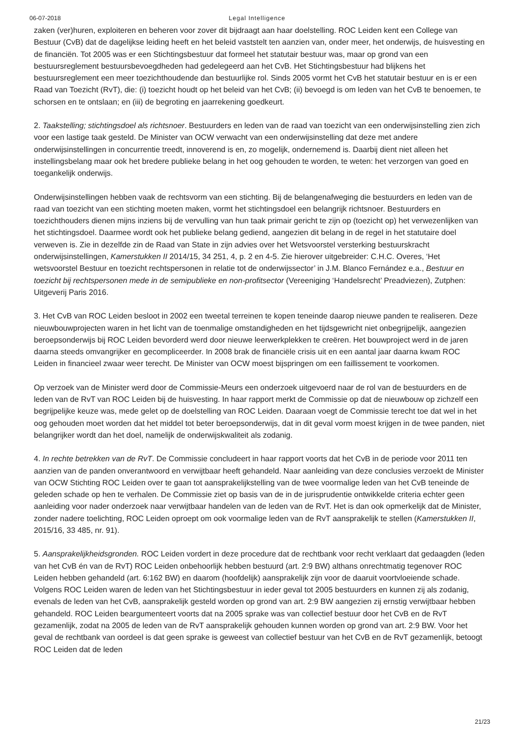06-07-2018 Legal Intelligence
zaken (ver)huren, exploiteren en beheren voor zover dit bijdraagt aan haar doelstelling. ROC Leiden kent een College van Bestuur (CvB) dat de dagelijkse leiding heeft en het beleid vaststelt ten aanzien van, onder meer, het onderwijs, de huisvesting en de financiën. Tot 2005 was er een Stichtingsbestuur dat formeel het statutair bestuur was, maar op grond van een bestuursreglement bestuursbevoegdheden had gedelegeerd aan het CvB. Het Stichtingsbestuur had blijkens het bestuursreglement een meer toezichthoudende dan bestuurlijke rol. Sinds 2005 vormt het CvB het statutair bestuur en is er een Raad van Toezicht (RvT), die: (i) toezicht houdt op het beleid van het CvB; (ii) bevoegd is om leden van het CvB te benoemen, te schorsen en te ontslaan; en (iii) de begroting en jaarrekening goedkeurt.
2. Taakstelling; stichtingsdoel als richtsnoer. Bestuurders en leden van de raad van toezicht van een onderwijsinstelling zien zich voor een lastige taak gesteld. De Minister van OCW verwacht van een onderwijsinstelling dat deze met andere onderwijsinstellingen in concurrentie treedt, innoverend is en, zo mogelijk, ondernemend is. Daarbij dient niet alleen het instellingsbelang maar ook het bredere publieke belang in het oog gehouden te worden, te weten: het verzorgen van goed en toegankelijk onderwijs.
Onderwijsinstellingen hebben vaak de rechtsvorm van een stichting. Bij de belangenafweging die bestuurders en leden van de raad van toezicht van een stichting moeten maken, vormt het stichtingsdoel een belangrijk richtsnoer. Bestuurders en toezichthouders dienen mijns inziens bij de vervulling van hun taak primair gericht te zijn op (toezicht op) het verwezenlijken van het stichtingsdoel. Daarmee wordt ook het publieke belang gediend, aangezien dit belang in de regel in het statutaire doel verweven is. Zie in dezelfde zin de Raad van State in zijn advies over het Wetsvoorstel versterking bestuurskracht onderwijsinstellingen, Kamerstukken II 2014/15, 34 251, 4, p. 2 en 4-5. Zie hierover uitgebreider: C.H.C. Overes, ‘Het wetsvoorstel Bestuur en toezicht rechtspersonen in relatie tot de onderwijssector’ in J.M. Blanco Fernández e.a., Bestuur en toezicht bij rechtspersonen mede in de semipublieke en non-profitsector (Vereeniging ‘Handelsrecht’ Preadviezen), Zutphen: Uitgeverij Paris 2016.
3. Het CvB van ROC Leiden besloot in 2002 een tweetal terreinen te kopen teneinde daarop nieuwe panden te realiseren. Deze nieuwbouwprojecten waren in het licht van de toenmalige omstandigheden en het tijdsgewricht niet onbegrijpelijk, aangezien beroepsonderwijs bij ROC Leiden bevorderd werd door nieuwe leerwerkplekken te creëren. Het bouwproject werd in de jaren daarna steeds omvangrijker en gecompliceerder. In 2008 brak de financiële crisis uit en een aantal jaar daarna kwam ROC Leiden in financieel zwaar weer terecht. De Minister van OCW moest bijspringen om een faillissement te voorkomen.
Op verzoek van de Minister werd door de Commissie-Meurs een onderzoek uitgevoerd naar de rol van de bestuurders en de leden van de RvT van ROC Leiden bij de huisvesting. In haar rapport merkt de Commissie op dat de nieuwbouw op zichzelf een begrijpelijke keuze was, mede gelet op de doelstelling van ROC Leiden. Daaraan voegt de Commissie terecht toe dat wel in het oog gehouden moet worden dat het middel tot beter beroepsonderwijs, dat in dit geval vorm moest krijgen in de twee panden, niet belangrijker wordt dan het doel, namelijk de onderwijskwaliteit als zodanig.
4. In rechte betrekken van de RvT. De Commissie concludeert in haar rapport voorts dat het CvB in de periode voor 2011 ten aanzien van de panden onverantwoord en verwijtbaar heeft gehandeld. Naar aanleiding van deze conclusies verzoekt de Minister van OCW Stichting ROC Leiden over te gaan tot aansprakelijkstelling van de twee voormalige leden van het CvB teneinde de geleden schade op hen te verhalen. De Commissie ziet op basis van de in de jurisprudentie ontwikkelde criteria echter geen aanleiding voor nader onderzoek naar verwijtbaar handelen van de leden van de RvT. Het is dan ook opmerkelijk dat de Minister, zonder nadere toelichting, ROC Leiden oproept om ook voormalige leden van de RvT aansprakelijk te stellen (Kamerstukken II, 2015/16, 33 485, nr. 91).
5. Aansprakelijkheidsgronden. ROC Leiden vordert in deze procedure dat de rechtbank voor recht verklaart dat gedaagden (leden van het CvB én van de RvT) ROC Leiden onbehoorlijk hebben bestuurd (art. 2:9 BW) althans onrechtmatig tegenover ROC Leiden hebben gehandeld (art. 6:162 BW) en daarom (hoofdelijk) aansprakelijk zijn voor de daaruit voortvloeiende schade. Volgens ROC Leiden waren de leden van het Stichtingsbestuur in ieder geval tot 2005 bestuurders en kunnen zij als zodanig, evenals de leden van het CvB, aansprakelijk gesteld worden op grond van art. 2:9 BW aangezien zij ernstig verwijtbaar hebben gehandeld. ROC Leiden beargumenteert voorts dat na 2005 sprake was van collectief bestuur door het CvB en de RvT gezamenlijk, zodat na 2005 de leden van de RvT aansprakelijk gehouden kunnen worden op grond van art. 2:9 BW. Voor het geval de rechtbank van oordeel is dat geen sprake is geweest van collectief bestuur van het CvB en de RvT gezamenlijk, betoogt ROC Leiden dat de leden
21/23